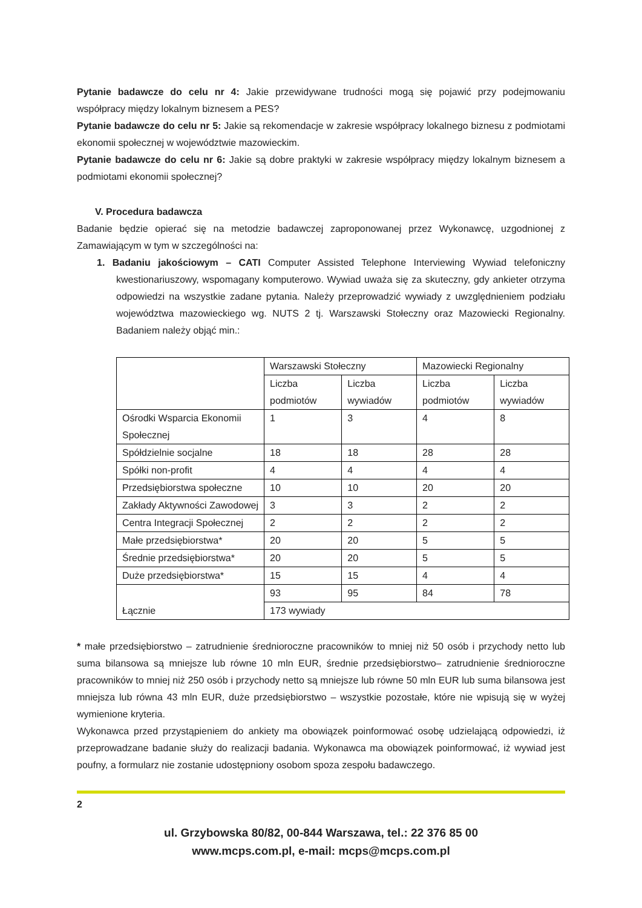Pytanie badawcze do celu nr 4: Jakie przewidywane trudności mogą się pojawić przy podejmowaniu współpracy między lokalnym biznesem a PES?
Pytanie badawcze do celu nr 5: Jakie są rekomendacje w zakresie współpracy lokalnego biznesu z podmiotami ekonomii społecznej w województwie mazowieckim.
Pytanie badawcze do celu nr 6: Jakie są dobre praktyki w zakresie współpracy między lokalnym biznesem a podmiotami ekonomii społecznej?
V. Procedura badawcza
Badanie będzie opierać się na metodzie badawczej zaproponowanej przez Wykonawcę, uzgodnionej z Zamawiającym w tym w szczególności na:
1. Badaniu jakościowym – CATI Computer Assisted Telephone Interviewing Wywiad telefoniczny kwestionariuszowy, wspomagany komputerowo. Wywiad uważa się za skuteczny, gdy ankieter otrzyma odpowiedzi na wszystkie zadane pytania. Należy przeprowadzić wywiady z uwzględnieniem podziału województwa mazowieckiego wg. NUTS 2 tj. Warszawski Stołeczny oraz Mazowiecki Regionalny. Badaniem należy objąć min.:
| | Warszawski Stołeczny | | Mazowiecki Regionalny | |
| | Liczba podmiotów | Liczba wywiadów | Liczba podmiotów | Liczba wywiadów |
| Ośrodki Wsparcia Ekonomii Społecznej | 1 | 3 | 4 | 8 |
| Spółdzielnie socjalne | 18 | 18 | 28 | 28 |
| Spółki non-profit | 4 | 4 | 4 | 4 |
| Przedsiębiorstwa społeczne | 10 | 10 | 20 | 20 |
| Zakłady Aktywności Zawodowej | 3 | 3 | 2 | 2 |
| Centra Integracji Społecznej | 2 | 2 | 2 | 2 |
| Małe przedsiębiorstwa* | 20 | 20 | 5 | 5 |
| Średnie przedsiębiorstwa* | 20 | 20 | 5 | 5 |
| Duże przedsiębiorstwa* | 15 | 15 | 4 | 4 |
| Łącznie | 93 | 95 | 84 | 78 |
| | 173 wywiady | | | |
* małe przedsiębiorstwo – zatrudnienie średnioroczne pracowników to mniej niż 50 osób i przychody netto lub suma bilansowa są mniejsze lub równe 10 mln EUR, średnie przedsiębiorstwo– zatrudnienie średnioroczne pracowników to mniej niż 250 osób i przychody netto są mniejsze lub równe 50 mln EUR lub suma bilansowa jest mniejsza lub równa 43 mln EUR, duże przedsiębiorstwo – wszystkie pozostałe, które nie wpisują się w wyżej wymienione kryteria.
Wykonawca przed przystąpieniem do ankiety ma obowiązek poinformować osobę udzielającą odpowiedzi, iż przeprowadzane badanie służy do realizacji badania. Wykonawca ma obowiązek poinformować, iż wywiad jest poufny, a formularz nie zostanie udostępniony osobom spoza zespołu badawczego.
2
ul. Grzybowska 80/82, 00-844 Warszawa, tel.: 22 376 85 00
www.mcps.com.pl, e-mail: mcps@mcps.com.pl